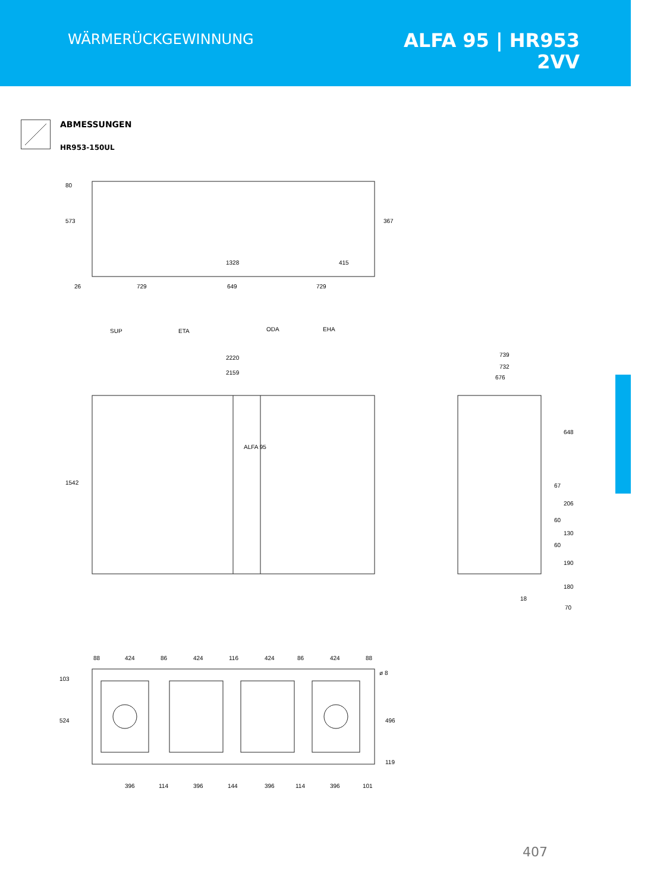WÄRMERÜCKGEWINNUNG
ALFA 95 | HR953
2VV
ABMESSUNGEN
HR953-150UL
573
80
367
1328
415
26
729
649
729
SUP
ETA
ODA
EHA
2220
2159
ALFA 95
1542
739
732
676
648
67
206
60
130
60
190
180
18
70
88
424
86
424
116
424
86
424
88
103
524
ø 8
496
119
396
114
396
144
396
114
396
101
407